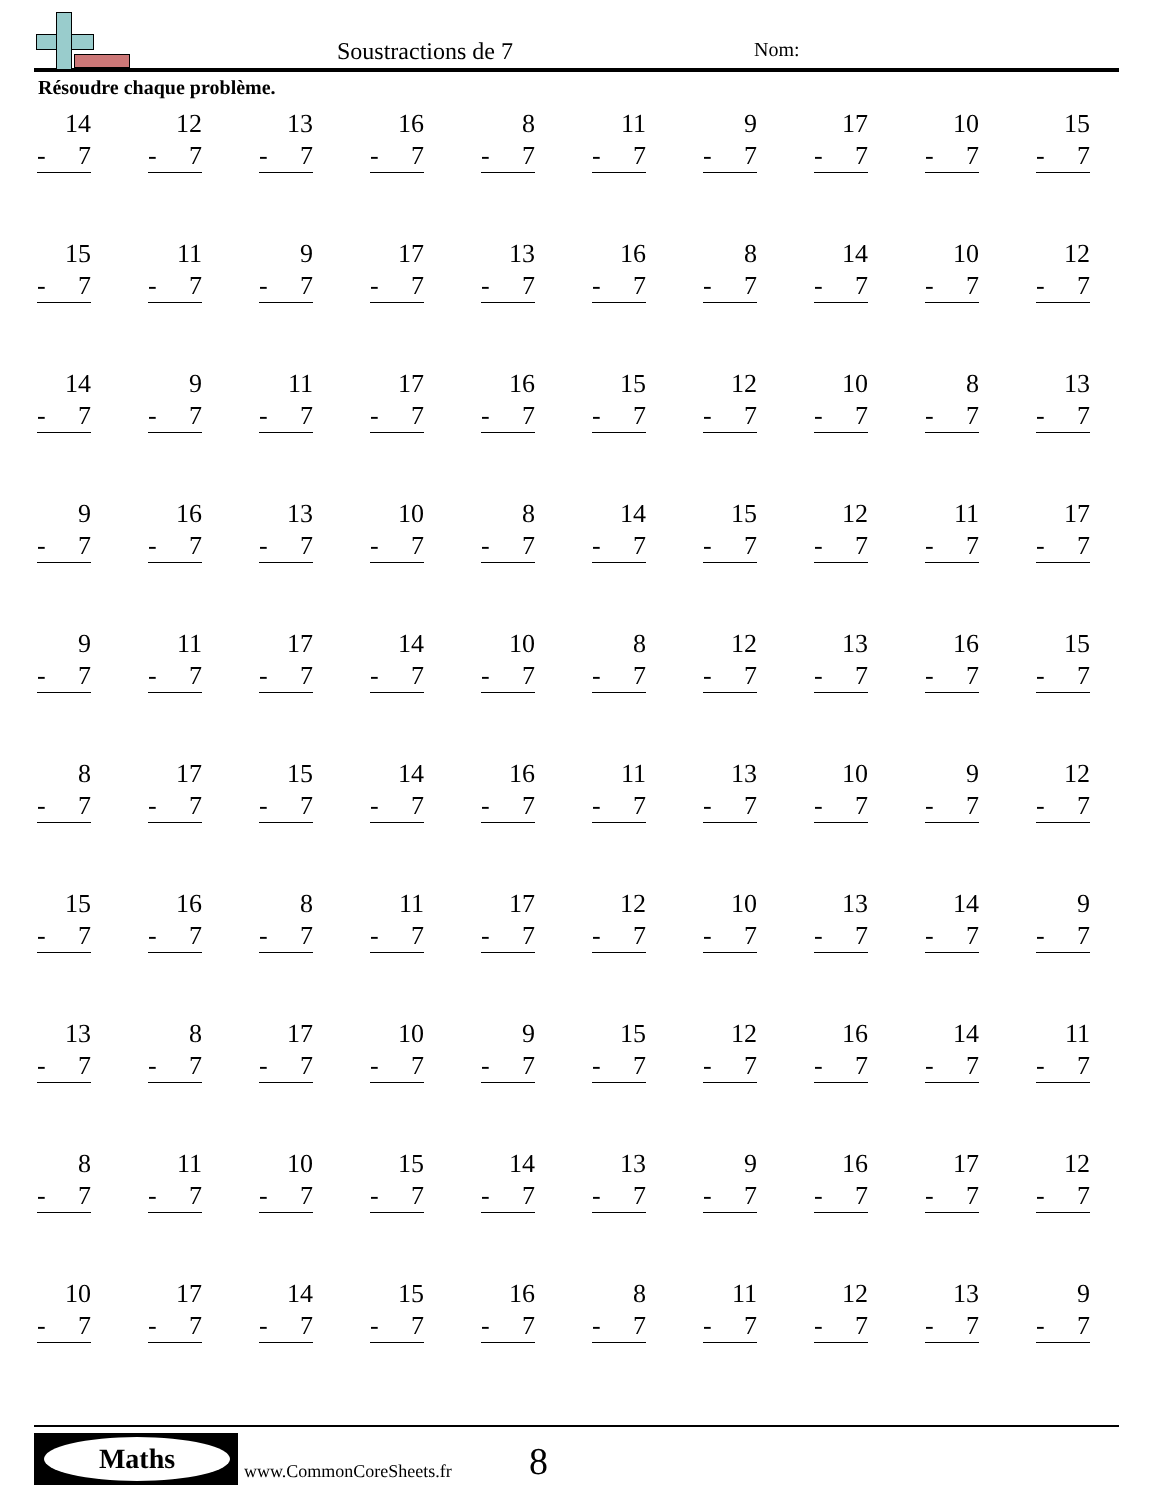Soustractions de 7 Nom:
Résoudre chaque problème.
| 14 - 7 | 12 - 7 | 13 - 7 | 16 - 7 | 8 - 7 | 11 - 7 | 9 - 7 | 17 - 7 | 10 - 7 | 15 - 7 |
| 15 - 7 | 11 - 7 | 9 - 7 | 17 - 7 | 13 - 7 | 16 - 7 | 8 - 7 | 14 - 7 | 10 - 7 | 12 - 7 |
| 14 - 7 | 9 - 7 | 11 - 7 | 17 - 7 | 16 - 7 | 15 - 7 | 12 - 7 | 10 - 7 | 8 - 7 | 13 - 7 |
| 9 - 7 | 16 - 7 | 13 - 7 | 10 - 7 | 8 - 7 | 14 - 7 | 15 - 7 | 12 - 7 | 11 - 7 | 17 - 7 |
| 9 - 7 | 11 - 7 | 17 - 7 | 14 - 7 | 10 - 7 | 8 - 7 | 12 - 7 | 13 - 7 | 16 - 7 | 15 - 7 |
| 8 - 7 | 17 - 7 | 15 - 7 | 14 - 7 | 16 - 7 | 11 - 7 | 13 - 7 | 10 - 7 | 9 - 7 | 12 - 7 |
| 15 - 7 | 16 - 7 | 8 - 7 | 11 - 7 | 17 - 7 | 12 - 7 | 10 - 7 | 13 - 7 | 14 - 7 | 9 - 7 |
| 13 - 7 | 8 - 7 | 17 - 7 | 10 - 7 | 9 - 7 | 15 - 7 | 12 - 7 | 16 - 7 | 14 - 7 | 11 - 7 |
| 8 - 7 | 11 - 7 | 10 - 7 | 15 - 7 | 14 - 7 | 13 - 7 | 9 - 7 | 16 - 7 | 17 - 7 | 12 - 7 |
| 10 - 7 | 17 - 7 | 14 - 7 | 15 - 7 | 16 - 7 | 8 - 7 | 11 - 7 | 12 - 7 | 13 - 7 | 9 - 7 |
Maths
www.CommonCoreSheets.fr 8